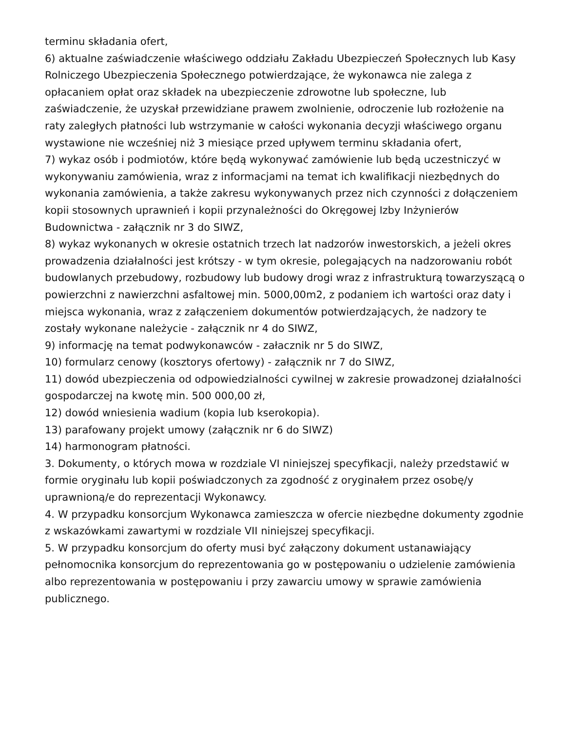terminu składania ofert,
6) aktualne zaświadczenie właściwego oddziału Zakładu Ubezpieczeń Społecznych lub Kasy Rolniczego Ubezpieczenia Społecznego potwierdzające, że wykonawca nie zalega z opłacaniem opłat oraz składek na ubezpieczenie zdrowotne lub społeczne, lub zaświadczenie, że uzyskał przewidziane prawem zwolnienie, odroczenie lub rozłożenie na raty zaległych płatności lub wstrzymanie w całości wykonania decyzji właściwego organu wystawione nie wcześniej niż 3 miesiące przed upływem terminu składania ofert,
7) wykaz osób i podmiotów, które będą wykonywać zamówienie lub będą uczestniczyć w wykonywaniu zamówienia, wraz z informacjami na temat ich kwalifikacji niezbędnych do wykonania zamówienia, a także zakresu wykonywanych przez nich czynności z dołączeniem kopii stosownych uprawnień i kopii przynależności do Okręgowej Izby Inżynierów Budownictwa - załącznik nr 3 do SIWZ,
8) wykaz wykonanych w okresie ostatnich trzech lat nadzorów inwestorskich, a jeżeli okres prowadzenia działalności jest krótszy - w tym okresie, polegających na nadzorowaniu robót budowlanych przebudowy, rozbudowy lub budowy drogi wraz z infrastrukturą towarzyszącą o powierzchni z nawierzchni asfaltowej min. 5000,00m2, z podaniem ich wartości oraz daty i miejsca wykonania, wraz z załączeniem dokumentów potwierdzających, że nadzory te zostały wykonane należycie - załącznik nr 4 do SIWZ,
9) informację na temat podwykonawców - załacznik nr 5 do SIWZ,
10) formularz cenowy (kosztorys ofertowy) - załącznik nr 7 do SIWZ,
11) dowód ubezpieczenia od odpowiedzialności cywilnej w zakresie prowadzonej działalności gospodarczej na kwotę min. 500 000,00 zł,
12) dowód wniesienia wadium (kopia lub kserokopia).
13) parafowany projekt umowy (załącznik nr 6 do SIWZ)
14) harmonogram płatności.
3. Dokumenty, o których mowa w rozdziale VI niniejszej specyfikacji, należy przedstawić w formie oryginału lub kopii poświadczonych za zgodność z oryginałem przez osobę/y uprawnioną/e do reprezentacji Wykonawcy.
4. W przypadku konsorcjum Wykonawca zamieszcza w ofercie niezbędne dokumenty zgodnie z wskazówkami zawartymi w rozdziale VII niniejszej specyfikacji.
5. W przypadku konsorcjum do oferty musi być załączony dokument ustanawiający pełnomocnika konsorcjum do reprezentowania go w postępowaniu o udzielenie zamówienia albo reprezentowania w postępowaniu i przy zawarciu umowy w sprawie zamówienia publicznego.